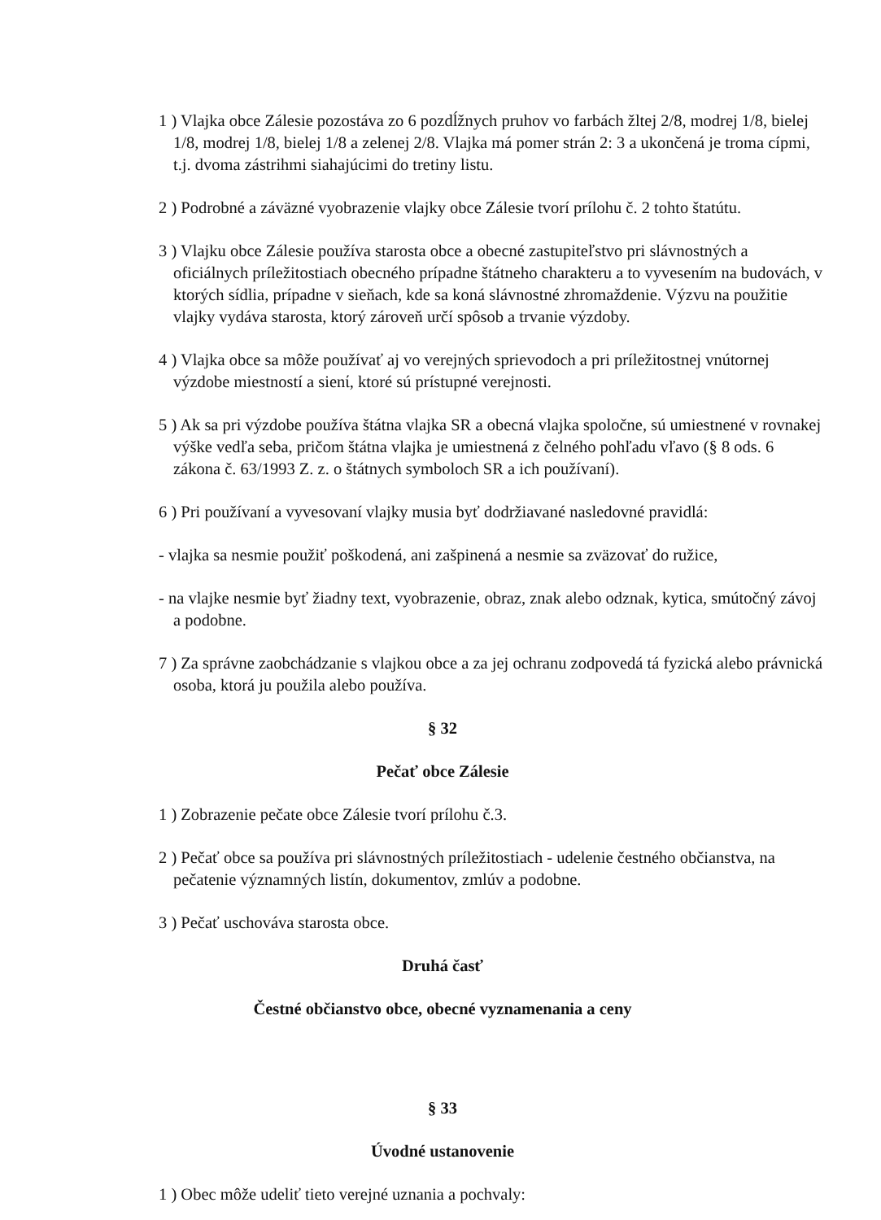1 ) Vlajka obce Zálesie pozostáva zo 6 pozdĺžnych pruhov vo farbách žltej 2/8, modrej 1/8, bielej 1/8, modrej 1/8, bielej 1/8 a zelenej 2/8. Vlajka má pomer strán 2: 3 a ukončená je troma cípmi, t.j. dvoma zástrihmi siahajúcimi do tretiny listu.
2 ) Podrobné a záväzné vyobrazenie vlajky obce Zálesie tvorí prílohu č. 2 tohto štatútu.
3 ) Vlajku obce Zálesie používa starosta obce a obecné zastupiteľstvo pri slávnostných a oficiálnych príležitostiach obecného prípadne štátneho charakteru a to vyvesením na budovách, v ktorých sídlia, prípadne v sieňach, kde sa koná slávnostné zhromaždenie. Výzvu na použitie vlajky vydáva starosta, ktorý zároveň určí spôsob a trvanie výzdoby.
4 ) Vlajka obce sa môže používať aj vo verejných sprievodoch a pri príležitostnej vnútornej výzdobe miestností a sienί, ktoré sú prístupné verejnosti.
5 ) Ak sa pri výzdobe používa štátna vlajka SR a obecná vlajka spoločne, sú umiestnené v rovnakej výške vedľa seba, pričom štátna vlajka je umiestnená z čelného pohľadu vľavo (§ 8 ods. 6 zákona č. 63/1993 Z. z. o štátnych symboloch SR a ich používaní).
6 ) Pri používaní a vyvesovaní vlajky musia byť dodržiavané nasledovné pravidlá:
- vlajka sa nesmie použiť poškodená, ani zašpinená a nesmie sa zväzovať do ružice,
- na vlajke nesmie byť žiadny text, vyobrazenie, obraz, znak alebo odznak, kytica, smútočný závoj a podobne.
7 ) Za správne zaobchádzanie s vlajkou obce a za jej ochranu zodpovedá tá fyzická alebo právnická osoba, ktorá ju použila alebo používa.
§ 32
Pečať obce Zálesie
1 ) Zobrazenie pečate obce Zálesie tvorí prílohu č.3.
2 ) Pečať obce sa používa pri slávnostných príležitostiach - udelenie čestného občianstva, na pečatenie významných listín, dokumentov, zmlúv a podobne.
3 ) Pečať uschováva starosta obce.
Druhá časť
Čestné občianstvo obce, obecné vyznamenania a ceny
§ 33
Úvodné ustanovenie
1 ) Obec môže udeliť tieto verejné uznania a pochvaly: